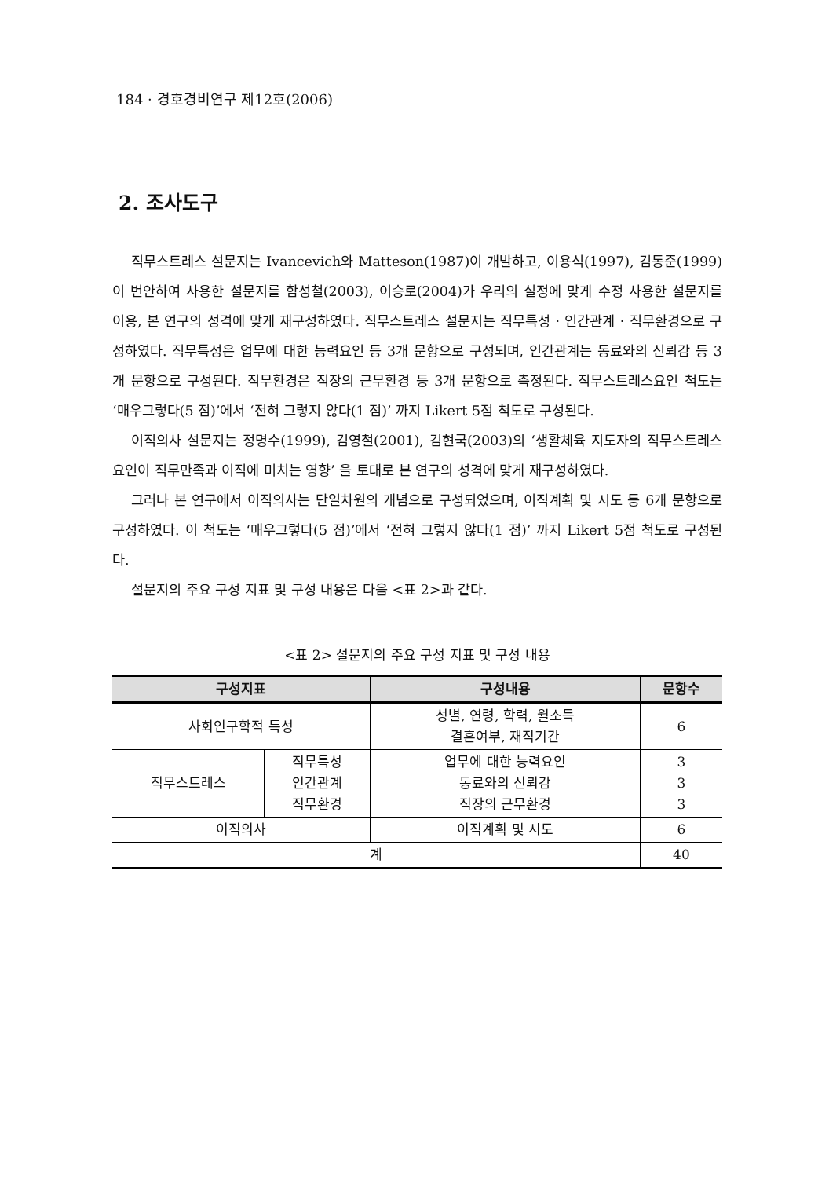184 · 경호경비연구 제12호(2006)
2. 조사도구
직무스트레스 설문지는 Ivancevich와 Matteson(1987)이 개발하고, 이용식(1997), 김동준(1999)이 번안하여 사용한 설문지를 함성철(2003), 이승로(2004)가 우리의 실정에 맞게 수정 사용한 설문지를 이용, 본 연구의 성격에 맞게 재구성하였다. 직무스트레스 설문지는 직무특성 · 인간관계 · 직무환경으로 구성하였다. 직무특성은 업무에 대한 능력요인 등 3개 문항으로 구성되며, 인간관계는 동료와의 신뢰감 등 3개 문항으로 구성된다. 직무환경은 직장의 근무환경 등 3개 문항으로 측정된다. 직무스트레스요인 척도는 ‘매우그렇다(5 점)’에서 ‘전혀 그렇지 않다(1 점)’ 까지 Likert 5점 척도로 구성된다.
이직의사 설문지는 정명수(1999), 김영철(2001), 김현국(2003)의 ‘생활체육 지도자의 직무스트레스요인이 직무만족과 이직에 미치는 영향’ 을 토대로 본 연구의 성격에 맞게 재구성하였다.
그러나 본 연구에서 이직의사는 단일차원의 개념으로 구성되었으며, 이직계획 및 시도 등 6개 문항으로 구성하였다. 이 척도는 ‘매우그렇다(5 점)’에서 ‘전혀 그렇지 않다(1 점)’ 까지 Likert 5점 척도로 구성된다.
설문지의 주요 구성 지표 및 구성 내용은 다음 <표 2>과 같다.
<표 2> 설문지의 주요 구성 지표 및 구성 내용
| 구성지표 | | 구성내용 | 문항수 |
| --- | --- | --- | --- |
| 사회인구학적 특성 | | 성별, 연령, 학력, 월소득 결혼여부, 재직기간 | 6 |
| 직무스트레스 | 직무특성 인간관계 직무환경 | 업무에 대한 능력요인 동료와의 신뢰감 직장의 근무환경 | 3 3 3 |
| 이직의사 | | 이직계획 및 시도 | 6 |
| 계 | | | 40 |